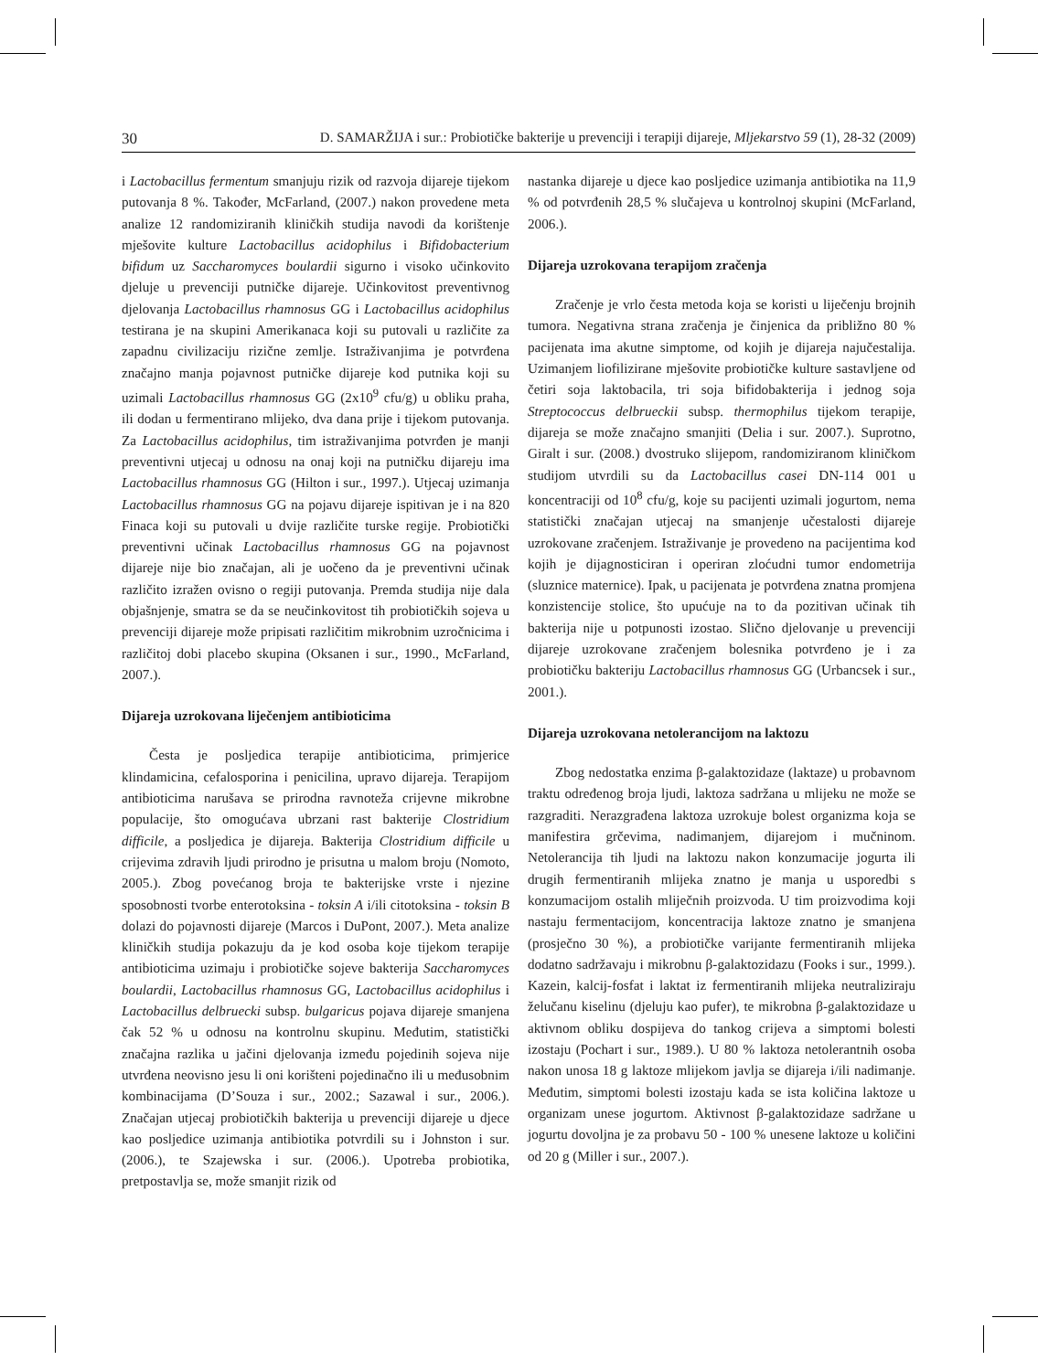30 D. SAMARŽIJA i sur.: Probiotičke bakterije u prevenciji i terapiji dijareje, Mljekarstvo 59 (1), 28-32 (2009)
i Lactobacillus fermentum smanjuju rizik od razvoja dijareje tijekom putovanja 8 %. Također, McFarland, (2007.) nakon provedene meta analize 12 randomiziranih kliničkih studija navodi da korištenje mješovite kulture Lactobacillus acidophilus i Bifidobacterium bifidum uz Saccharomyces boulardii sigurno i visoko učinkovito djeluje u prevenciji putničke dijareje. Učinkovitost preventivnog djelovanja Lactobacillus rhamnosus GG i Lactobacillus acidophilus testirana je na skupini Amerikanaca koji su putovali u različite za zapadnu civilizaciju rizične zemlje. Istraživanjima je potvrđena značajno manja pojavnost putničke dijareje kod putnika koji su uzimali Lactobacillus rhamnosus GG (2x10<sup>9</sup> cfu/g) u obliku praha, ili dodan u fermentirano mlijeko, dva dana prije i tijekom putovanja. Za Lactobacillus acidophilus, tim istraživanjima potvrđen je manji preventivni utjecaj u odnosu na onaj koji na putničku dijareju ima Lactobacillus rhamnosus GG (Hilton i sur., 1997.). Utjecaj uzimanja Lactobacillus rhamnosus GG na pojavu dijareje ispitivan je i na 820 Finaca koji su putovali u dvije različite turske regije. Probiotički preventivni učinak Lactobacillus rhamnosus GG na pojavnost dijareje nije bio značajan, ali je uočeno da je preventivni učinak različito izražen ovisno o regiji putovanja. Premda studija nije dala objašnjenje, smatra se da se neučinkovitost tih probiotičkih sojeva u prevenciji dijareje može pripisati različitim mikrobnim uzročnicima i različitoj dobi placebo skupina (Oksanen i sur., 1990., McFarland, 2007.).
Dijareja uzrokovana liječenjem antibioticima
Česta je posljedica terapije antibioticima, primjerice klindamicina, cefalosporina i penicilina, upravo dijareja. Terapijom antibioticima narušava se prirodna ravnoteža crijevne mikrobne populacije, što omogućava ubrzani rast bakterije Clostridium difficile, a posljedica je dijareja. Bakterija Clostridium difficile u crijevima zdravih ljudi prirodno je prisutna u malom broju (Nomoto, 2005.). Zbog povećanog broja te bakterijske vrste i njezine sposobnosti tvorbe enterotoksina - toksin A i/ili citotoksina - toksin B dolazi do pojavnosti dijareje (Marcos i DuPont, 2007.). Meta analize kliničkih studija pokazuju da je kod osoba koje tijekom terapije antibioticima uzimaju i probiotičke sojeve bakterija Saccharomyces boulardii, Lactobacillus rhamnosus GG, Lactobacillus acidophilus i Lactobacillus delbruecki subsp. bulgaricus pojava dijareje smanjena čak 52 % u odnosu na kontrolnu skupinu. Međutim, statistički značajna razlika u jačini djelovanja između pojedinih sojeva nije utvrđena neovisno jesu li oni korišteni pojedinačno ili u međusobnim kombinacijama (D’Souza i sur., 2002.; Sazawal i sur., 2006.). Značajan utjecaj probiotičkih bakterija u prevenciji dijareje u djece kao posljedice uzimanja antibiotika potvrdili su i Johnston i sur. (2006.), te Szajewska i sur. (2006.). Upotreba probiotika, pretpostavlja se, može smanjit rizik od
nastanka dijareje u djece kao posljedice uzimanja antibiotika na 11,9 % od potvrđenih 28,5 % slučajeva u kontrolnoj skupini (McFarland, 2006.).
Dijareja uzrokovana terapijom zračenja
Zračenje je vrlo česta metoda koja se koristi u liječenju brojnih tumora. Negativna strana zračenja je činjenica da približno 80 % pacijenata ima akutne simptome, od kojih je dijareja najučestalija. Uzimanjem liofilizirane mješovite probiotičke kulture sastavljene od četiri soja laktobacila, tri soja bifidobakterija i jednog soja Streptococcus delbrueckii subsp. thermophilus tijekom terapije, dijareja se može značajno smanjiti (Delia i sur. 2007.). Suprotno, Giralt i sur. (2008.) dvostruko slijepom, randomiziranom kliničkom studijom utvrdili su da Lactobacillus casei DN-114 001 u koncentraciji od 10<sup>8</sup> cfu/g, koje su pacijenti uzimali jogurtom, nema statistički značajan utjecaj na smanjenje učestalosti dijareje uzrokovane zračenjem. Istraživanje je provedeno na pacijentima kod kojih je dijagnosticiran i operiran zloćudni tumor endometrija (sluznice maternice). Ipak, u pacijenata je potvrđena znatna promjena konzistencije stolice, što upućuje na to da pozitivan učinak tih bakterija nije u potpunosti izostao. Slično djelovanje u prevenciji dijareje uzrokovane zračenjem bolesnika potvrđeno je i za probiotičku bakteriju Lactobacillus rhamnosus GG (Urbancsek i sur., 2001.).
Dijareja uzrokovana netolerancijom na laktozu
Zbog nedostatka enzima β-galaktozidaze (laktaze) u probavnom traktu određenog broja ljudi, laktoza sadržana u mlijeku ne može se razgraditi. Nerazgrađena laktoza uzrokuje bolest organizma koja se manifestira grčevima, nadimanjem, dijarejom i mučninom. Netolerancija tih ljudi na laktozu nakon konzumacije jogurta ili drugih fermentiranih mlijeka znatno je manja u usporedbi s konzumacijom ostalih mliječnih proizvoda. U tim proizvodima koji nastaju fermentacijom, koncentracija laktoze znatno je smanjena (prosječno 30 %), a probiotičke varijante fermentiranih mlijeka dodatno sadržavaju i mikrobnu β-galaktozidazu (Fooks i sur., 1999.). Kazein, kalcij-fosfat i laktat iz fermentiranih mlijeka neutraliziraju želučanu kiselinu (djeluju kao pufer), te mikrobna β-galaktozidaze u aktivnom obliku dospijeva do tankog crijeva a simptomi bolesti izostaju (Pochart i sur., 1989.). U 80 % laktoza netolerantnih osoba nakon unosa 18 g laktoze mlijekom javlja se dijareja i/ili nadimanje. Međutim, simptomi bolesti izostaju kada se ista količina laktoze u organizam unese jogurtom. Aktivnost β-galaktozidaze sadržane u jogurtu dovoljna je za probavu 50 - 100 % unesene laktoze u količini od 20 g (Miller i sur., 2007.).